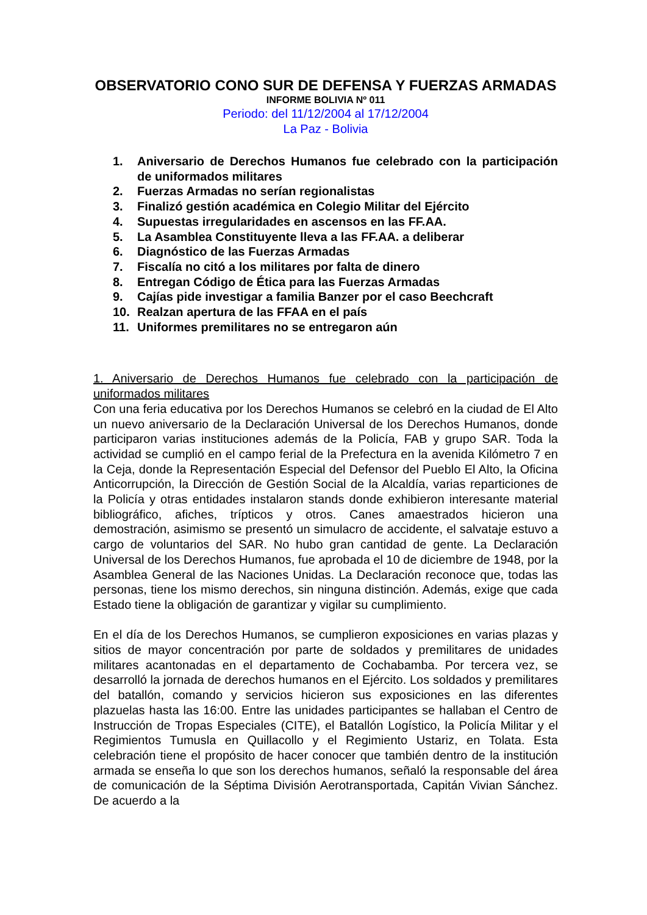OBSERVATORIO CONO SUR DE DEFENSA Y FUERZAS ARMADAS
INFORME BOLIVIA Nº 011
Periodo: del 11/12/2004 al 17/12/2004
La Paz - Bolivia
1. Aniversario de Derechos Humanos fue celebrado con la participación de uniformados militares
2. Fuerzas Armadas no serían regionalistas
3. Finalizó gestión académica en Colegio Militar del Ejército
4. Supuestas irregularidades en ascensos en las FF.AA.
5. La Asamblea Constituyente lleva a las FF.AA. a deliberar
6. Diagnóstico de las Fuerzas Armadas
7. Fiscalía no citó a los militares por falta de dinero
8. Entregan Código de Ética para las Fuerzas Armadas
9. Cajías pide investigar a familia Banzer por el caso Beechcraft
10. Realzan apertura de las FFAA en el país
11. Uniformes premilitares no se entregaron aún
1. Aniversario de Derechos Humanos fue celebrado con la participación de uniformados militares
Con una feria educativa por los Derechos Humanos se celebró en la ciudad de El Alto un nuevo aniversario de la Declaración Universal de los Derechos Humanos, donde participaron varias instituciones además de la Policía, FAB y grupo SAR. Toda la actividad se cumplió en el campo ferial de la Prefectura en la avenida Kilómetro 7 en la Ceja, donde la Representación Especial del Defensor del Pueblo El Alto, la Oficina Anticorrupción, la Dirección de Gestión Social de la Alcaldía, varias reparticiones de la Policía y otras entidades instalaron stands donde exhibieron interesante material bibliográfico, afiches, trípticos y otros. Canes amaestrados hicieron una demostración, asimismo se presentó un simulacro de accidente, el salvataje estuvo a cargo de voluntarios del SAR. No hubo gran cantidad de gente. La Declaración Universal de los Derechos Humanos, fue aprobada el 10 de diciembre de 1948, por la Asamblea General de las Naciones Unidas. La Declaración reconoce que, todas las personas, tiene los mismo derechos, sin ninguna distinción. Además, exige que cada Estado tiene la obligación de garantizar y vigilar su cumplimiento.
En el día de los Derechos Humanos, se cumplieron exposiciones en varias plazas y sitios de mayor concentración por parte de soldados y premilitares de unidades militares acantonadas en el departamento de Cochabamba. Por tercera vez, se desarrolló la jornada de derechos humanos en el Ejército. Los soldados y premilitares del batallón, comando y servicios hicieron sus exposiciones en las diferentes plazuelas hasta las 16:00. Entre las unidades participantes se hallaban el Centro de Instrucción de Tropas Especiales (CITE), el Batallón Logístico, la Policía Militar y el Regimientos Tumusla en Quillacollo y el Regimiento Ustariz, en Tolata. Esta celebración tiene el propósito de hacer conocer que también dentro de la institución armada se enseña lo que son los derechos humanos, señaló la responsable del área de comunicación de la Séptima División Aerotransportada, Capitán Vivian Sánchez. De acuerdo a la